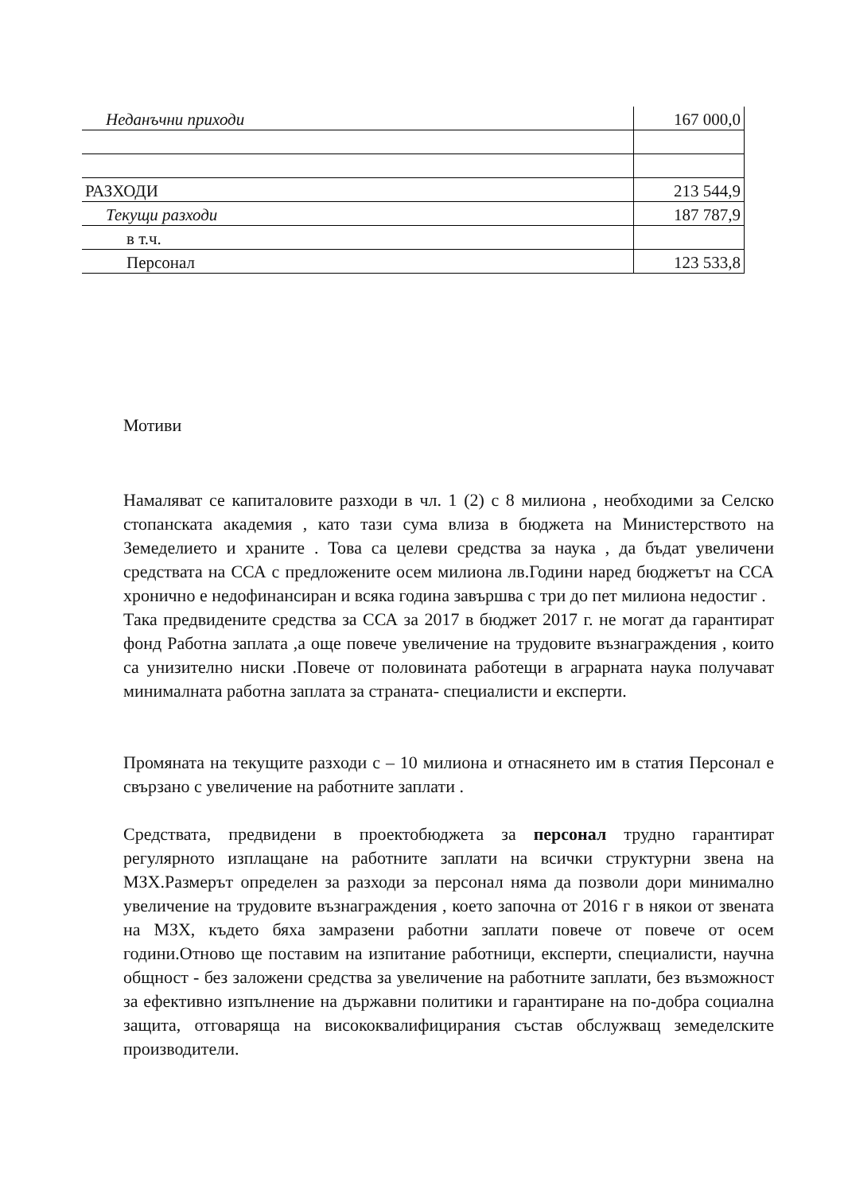| Неданъчни приходи | 167 000,0 |
| РАЗХОДИ | 213 544,9 |
| Текущи разходи | 187 787,9 |
| в т.ч. | |
| Персонал | 123 533,8 |
Мотиви
Намаляват се капиталовите разходи в чл. 1 (2) с 8 милиона , необходими за Селско стопанската академия , като тази сума влиза в бюджета на Министерството на Земеделието и храните . Това са целеви средства за наука , да бъдат увеличени средствата на ССА с предложените осем милиона лв.Години наред бюджетът на ССА хронично е недофинансиран и всяка година завършва с три до пет милиона недостиг .
Така предвидените средства за ССА за 2017 в бюджет 2017 г. не могат да гарантират фонд Работна заплата ,а още повече увеличение на трудовите възнаграждения , които са унизително ниски .Повече от половината работещи в аграрната наука получават минималната работна заплата за страната- специалисти и експерти.
Промяната на текущите разходи с – 10 милиона и отнасянето им в статия Персонал е свързано с увеличение на работните заплати .
Средствата, предвидени в проектобюджета за персонал трудно гарантират регулярното изплащане на работните заплати на всички структурни звена на МЗХ.Размерът определен за разходи за персонал няма да позволи дори минимално увеличение на трудовите възнаграждения , което започна от 2016 г в някои от звената на МЗХ, където бяха замразени работни заплати повече от повече от осем години.Отново ще поставим на изпитание работници, експерти, специалисти, научна общност - без заложени средства за увеличение на работните заплати, без възможност за ефективно изпълнение на държавни политики и гарантиране на по-добра социална защита, отговаряща на висококвалифицирания състав обслужващ земеделските производители.